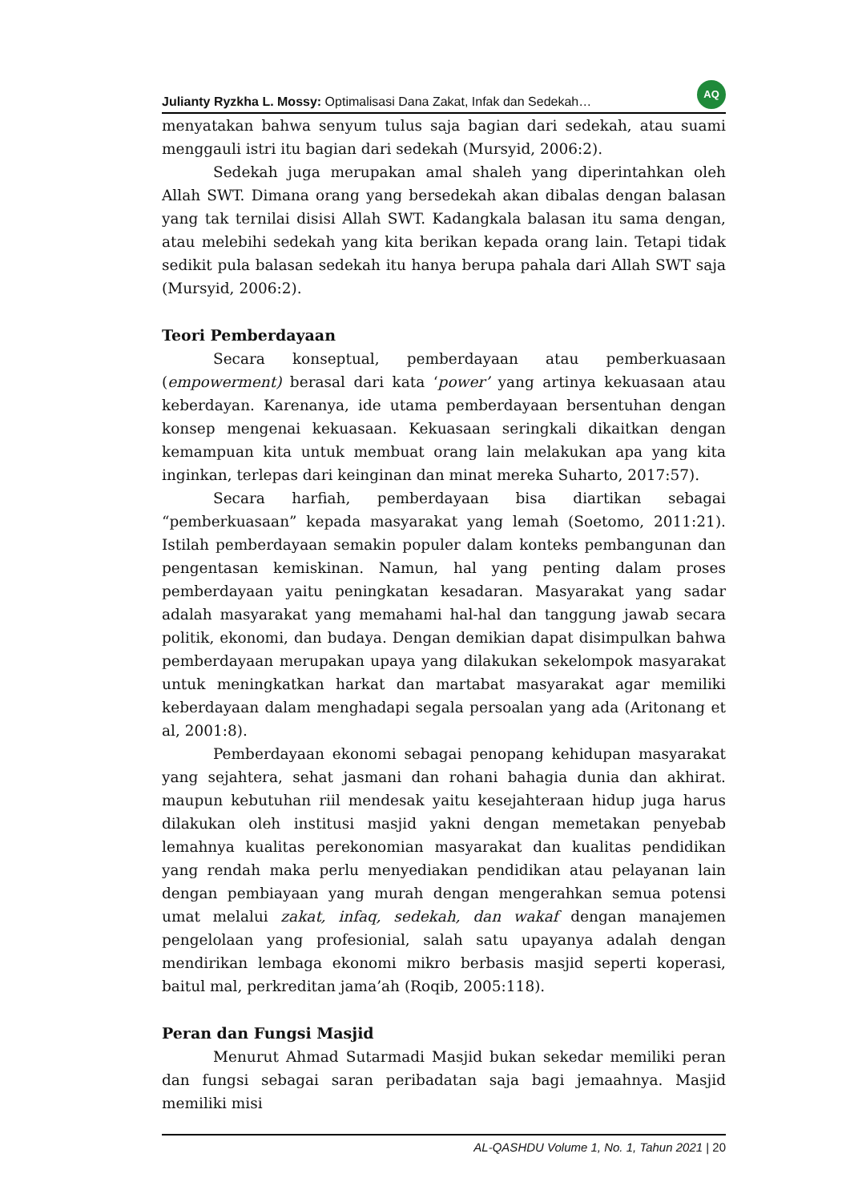Julianty Ryzkha L. Mossy: Optimalisasi Dana Zakat, Infak dan Sedekah…
AQ
menyatakan bahwa senyum tulus saja bagian dari sedekah, atau suami menggauli istri itu bagian dari sedekah (Mursyid, 2006:2).
Sedekah juga merupakan amal shaleh yang diperintahkan oleh Allah SWT. Dimana orang yang bersedekah akan dibalas dengan balasan yang tak ternilai disisi Allah SWT. Kadangkala balasan itu sama dengan, atau melebihi sedekah yang kita berikan kepada orang lain. Tetapi tidak sedikit pula balasan sedekah itu hanya berupa pahala dari Allah SWT saja (Mursyid, 2006:2).
Teori Pemberdayaan
Secara konseptual, pemberdayaan atau pemberkuasaan (empowerment) berasal dari kata ‘power’ yang artinya kekuasaan atau keberdayan. Karenanya, ide utama pemberdayaan bersentuhan dengan konsep mengenai kekuasaan. Kekuasaan seringkali dikaitkan dengan kemampuan kita untuk membuat orang lain melakukan apa yang kita inginkan, terlepas dari keinginan dan minat mereka Suharto, 2017:57).
Secara harfiah, pemberdayaan bisa diartikan sebagai “pemberkuasaan” kepada masyarakat yang lemah (Soetomo, 2011:21). Istilah pemberdayaan semakin populer dalam konteks pembangunan dan pengentasan kemiskinan. Namun, hal yang penting dalam proses pemberdayaan yaitu peningkatan kesadaran. Masyarakat yang sadar adalah masyarakat yang memahami hal-hal dan tanggung jawab secara politik, ekonomi, dan budaya. Dengan demikian dapat disimpulkan bahwa pemberdayaan merupakan upaya yang dilakukan sekelompok masyarakat untuk meningkatkan harkat dan martabat masyarakat agar memiliki keberdayaan dalam menghadapi segala persoalan yang ada (Aritonang et al, 2001:8).
Pemberdayaan ekonomi sebagai penopang kehidupan masyarakat yang sejahtera, sehat jasmani dan rohani bahagia dunia dan akhirat. maupun kebutuhan riil mendesak yaitu kesejahteraan hidup juga harus dilakukan oleh institusi masjid yakni dengan memetakan penyebab lemahnya kualitas perekonomian masyarakat dan kualitas pendidikan yang rendah maka perlu menyediakan pendidikan atau pelayanan lain dengan pembiayaan yang murah dengan mengerahkan semua potensi umat melalui zakat, infaq, sedekah, dan wakaf dengan manajemen pengelolaan yang profesionial, salah satu upayanya adalah dengan mendirikan lembaga ekonomi mikro berbasis masjid seperti koperasi, baitul mal, perkreditan jama’ah (Roqib, 2005:118).
Peran dan Fungsi Masjid
Menurut Ahmad Sutarmadi Masjid bukan sekedar memiliki peran dan fungsi sebagai saran peribadatan saja bagi jemaahnya. Masjid memiliki misi
AL-QASHDU Volume 1, No. 1, Tahun 2021 | 20